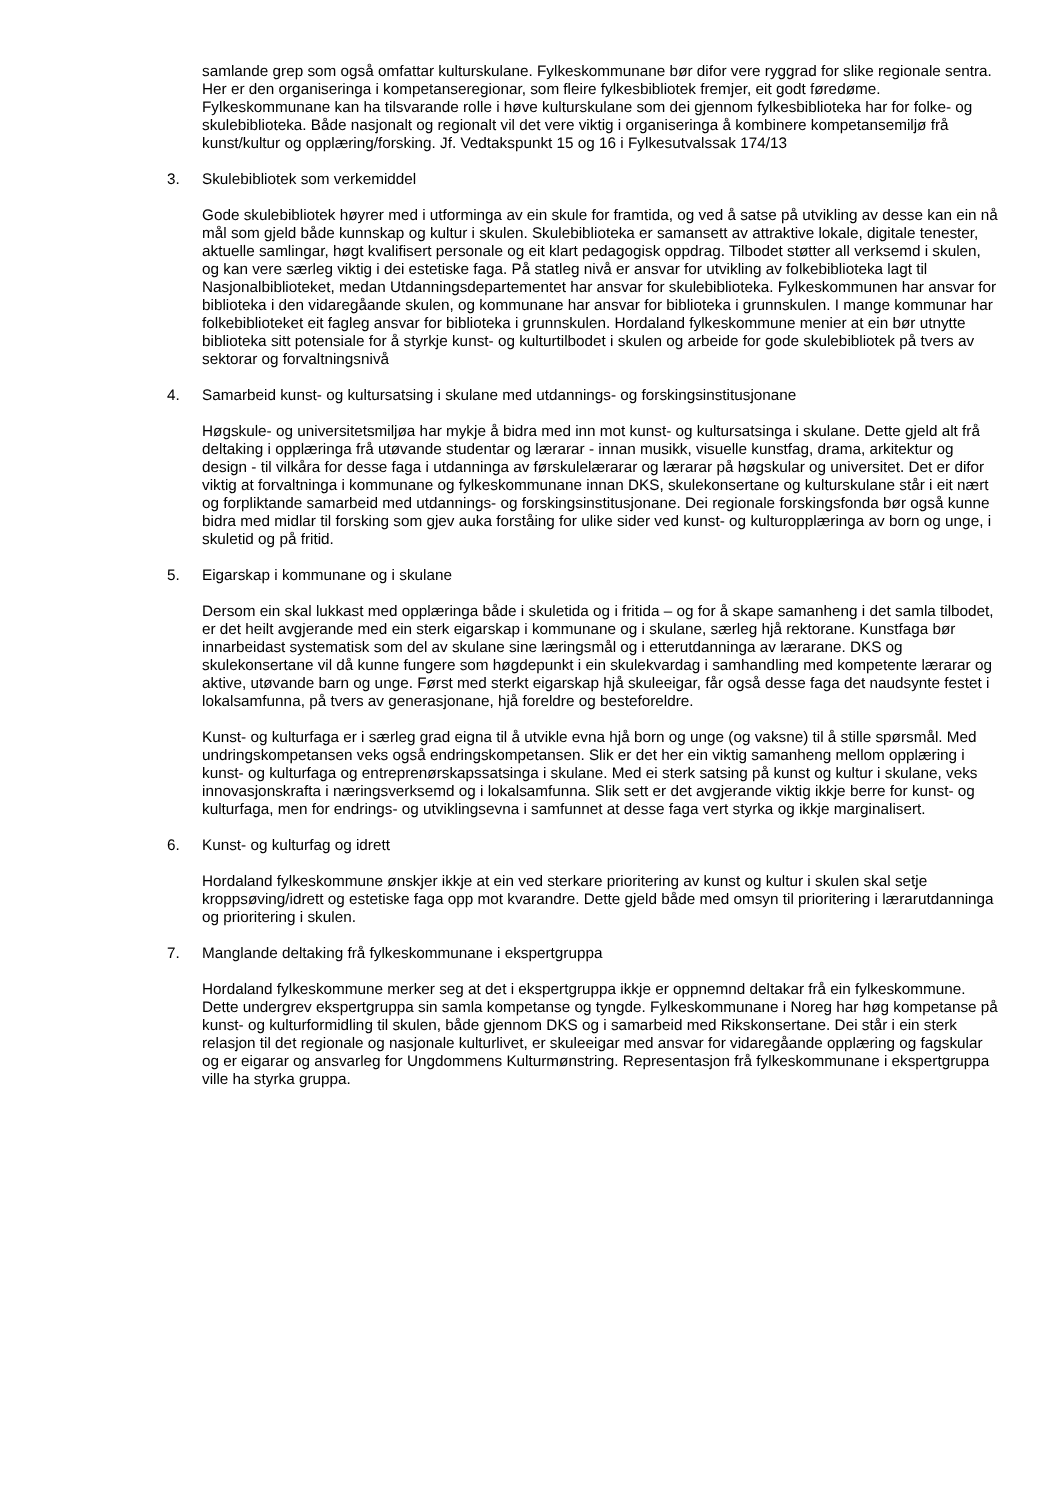samlande grep som også omfattar kulturskulane. Fylkeskommunane bør difor vere ryggrad for slike regionale sentra. Her er den organiseringa i kompetanseregionar, som fleire fylkesbibliotek fremjer, eit godt føredøme. Fylkeskommunane kan ha tilsvarande rolle i høve kulturskulane som dei gjennom fylkesbiblioteka har for folke- og skulebiblioteka. Både nasjonalt og regionalt vil det vere viktig i organiseringa å kombinere kompetansemiljø frå kunst/kultur og opplæring/forsking. Jf. Vedtakspunkt 15 og 16 i Fylkesutvalssak 174/13
3. Skulebibliotek som verkemiddel
Gode skulebibliotek høyrer med i utforminga av ein skule for framtida, og ved å satse på utvikling av desse kan ein nå mål som gjeld både kunnskap og kultur i skulen. Skulebiblioteka er samansett av attraktive lokale, digitale tenester, aktuelle samlingar, høgt kvalifisert personale og eit klart pedagogisk oppdrag. Tilbodet støtter all verksemd i skulen, og kan vere særleg viktig i dei estetiske faga. På statleg nivå er ansvar for utvikling av folkebiblioteka lagt til Nasjonalbiblioteket, medan Utdanningsdepartementet har ansvar for skulebiblioteka. Fylkeskommunen har ansvar for biblioteka i den vidaregåande skulen, og kommunane har ansvar for biblioteka i grunnskulen. I mange kommunar har folkebiblioteket eit fagleg ansvar for biblioteka i grunnskulen. Hordaland fylkeskommune menier at ein bør utnytte biblioteka sitt potensiale for å styrkje kunst- og kulturtilbodet i skulen og arbeide for gode skulebibliotek på tvers av sektorar og forvaltningsnivå
4. Samarbeid kunst- og kultursatsing i skulane med utdannings- og forskingsinstitusjonane
Høgskule- og universitetsmiljøa har mykje å bidra med inn mot kunst- og kultursatsinga i skulane. Dette gjeld alt frå deltaking i opplæringa frå utøvande studentar og lærarar - innan musikk, visuelle kunstfag, drama, arkitektur og design - til vilkåra for desse faga i utdanninga av førskulelærarar og lærarar på høgskular og universitet. Det er difor viktig at forvaltninga i kommunane og fylkeskommunane innan DKS, skulekonsertane og kulturskulane står i eit nært og forpliktande samarbeid med utdannings- og forskingsinstitusjonane. Dei regionale forskingsfonda bør også kunne bidra med midlar til forsking som gjev auka forståing for ulike sider ved kunst- og kulturopplæringa av born og unge, i skuletid og på fritid.
5. Eigarskap i kommunane og i skulane
Dersom ein skal lukkast med opplæringa både i skuletida og i fritida – og for å skape samanheng i det samla tilbodet, er det heilt avgjerande med ein sterk eigarskap i kommunane og i skulane, særleg hjå rektorane. Kunstfaga bør innarbeidast systematisk som del av skulane sine læringsmål og i etterutdanninga av lærarane. DKS og skulekonsertane vil då kunne fungere som høgdepunkt i ein skulekvardag i samhandling med kompetente lærarar og aktive, utøvande barn og unge. Først med sterkt eigarskap hjå skuleeigar, får også desse faga det naudsynte festet i lokalsamfunna, på tvers av generasjonane, hjå foreldre og besteforeldre.
Kunst- og kulturfaga er i særleg grad eigna til å utvikle evna hjå born og unge (og vaksne) til å stille spørsmål. Med undringskompetansen veks også endringskompetansen. Slik er det her ein viktig samanheng mellom opplæring i kunst- og kulturfaga og entreprenørskapssatsinga i skulane. Med ei sterk satsing på kunst og kultur i skulane, veks innovasjonskrafta i næringsverksemd og i lokalsamfunna. Slik sett er det avgjerande viktig ikkje berre for kunst- og kulturfaga, men for endrings- og utviklingsevna i samfunnet at desse faga vert styrka og ikkje marginalisert.
6. Kunst- og kulturfag og idrett
Hordaland fylkeskommune ønskjer ikkje at ein ved sterkare prioritering av kunst og kultur i skulen skal setje kroppsøving/idrett og estetiske faga opp mot kvarandre. Dette gjeld både med omsyn til prioritering i lærarutdanninga og prioritering i skulen.
7. Manglande deltaking frå fylkeskommunane i ekspertgruppa
Hordaland fylkeskommune merker seg at det i ekspertgruppa ikkje er oppnemnd deltakar frå ein fylkeskommune. Dette undergrev ekspertgruppa sin samla kompetanse og tyngde. Fylkeskommunane i Noreg har høg kompetanse på kunst- og kulturformidling til skulen, både gjennom DKS og i samarbeid med Rikskonsertane. Dei står i ein sterk relasjon til det regionale og nasjonale kulturlivet, er skuleeigar med ansvar for vidaregåande opplæring og fagskular og er eigarar og ansvarleg for Ungdommens Kulturmønstring. Representasjon frå fylkeskommunane i ekspertgruppa ville ha styrka gruppa.